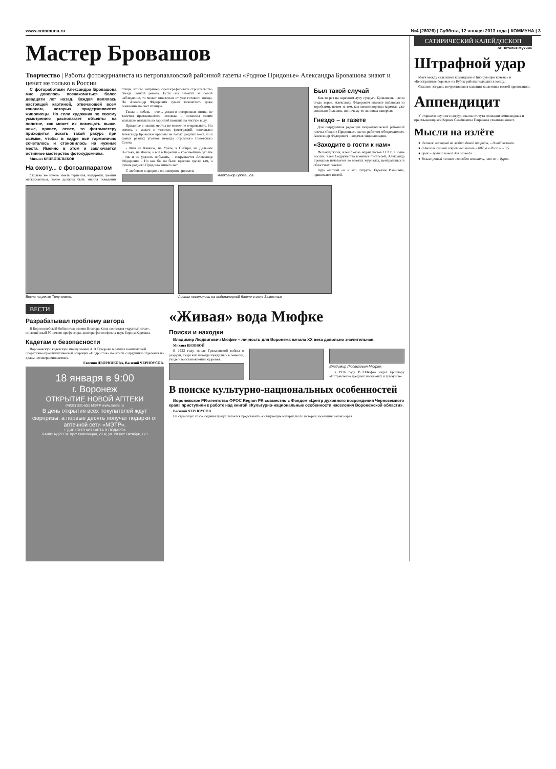www.communa.ru №4 (26026) | Суббота, 12 января 2013 года | КОММУНА | 3
Мастер Бровашов
Творчество | Работы фотожурналиста из петропавловской районной газеты «Родное Придонье» Александра Бровашова знают и ценят не только в России
С фотоработами Александра Бровашова мне довелось познакомиться более двадцати лет назад. Каждая являлась настоящей картиной, отвечающей всем канонам, которых придерживаются живописцы. Но если художник по своему усмотрению располагает объекты на полотне, как может их помещать выше, ниже, правее, левее, то фотомастеру приходится искать такой ракурс при съёмке, чтобы в кадре всё гармонично сочеталось и становилось на нужные места. Именно в этом и заключается истинное мастерство фотохудожника.
Михаил КРИВОШЛЫКОВ
На охоту... с фотоаппаратом
Сколько же нужно иметь терпения, выдержки, умения маскироваться, какие должны быть знания поведения птицы, чтобы, например, сфотографировать строительство гнезда самкой ремеза. Если она заметит за собой наблюдение, то может отказаться от уже готового гнезда. Но Александр Фёдорович сумел запечатлеть даже появление на свет птенцов.
Также и лебедь – очень умная и осторожная птица, не заметил притаившегося человека и позволил своим малышам выплыть из зарослей камыша на чистую воду.
Придонье в наших местах не может не очаровывать. На сотнях, а может и тысячах фотографий, запечатлел Александр Бровашов красоты не только родных мест, но и самых разных уголков некогда огромного Советского Союза.
- Жил на Кавказе, на Урале, в Сибири, на Дальнем Востоке, на Ямале, а вот в Карелии – красивейшем уголке – так и не удалось побывать, - сокрушается Александр Фёдорович. - Но как бы ни было красиво где-то там, а лучше родного Придонья ничего нет.
С любовью к природе он, наверное, родился.
Александр Бровашов.
Был такой случай
Как-то раз на заречном лугу супруги Бровашовы пасли стадо коров. Александр Фёдорович вначале наблюдал за воробьями, потом за тем, как мамаскворчиха кормила уже довольно больших, но почему-то ленивых скворчат.
Гнездо – в газете
Для сотрудников редакции петропавловской районной газеты «Родное Придонье», где он работает обозревателем, Александр Фёдорович – ходячая энциклопедия.
«Заходите в гости к нам»
Фотохудожник, член Союза журналистов СССР, а ныне России, член Содружества военных писателей, Александр Бровашов печатается во многих журналах, центральных и областных газетах.
Куда охотней он и его супруга, Евдокия Ивановна, принимают гостей.
Весна на речке Толучеевке. Аисты поселились на водонапорной башне в селе Замостье.
ВЕСТИ
Разрабатывал проблему автора
В Борисоглебской библиотеке имени Виктора Кина состоялся «круглый стол», посвящённый 90-летию профессора, доктора философских наук Бориса Кормана.
Кадетам о безопасности
Воронежскую кадетскую школу имени А.В.Суворова в рамках комплексной оперативно-профилактической операции «Подросток» посетили сотрудники отделения по делам несовершеннолетних.
Евгения ДВОРНИКОВА, Василий ЧЕРНОУСОВ.
18 января в 9:00
г. Воронеж
ОТКРЫТИЕ НОВОЙ АПТЕКИ
(4832) 331-551 МЭТР www.metrs.ru
В день открытия всех покупателей ждут сюрпризы, а первые десять получат подарки от аптечной сети «МЭТР».
+ ДИСКОНТНАЯ КАРТА В ПОДАРОК
НАШИ АДРЕСА: пр-т Революции, 29 А; ул. 20 Лет Октября, 123
«Живая» вода Мюфке
Поиски и находки
Владимир Людвигович Мюфке – личность для Воронежа начала XX века довольно значительная.
Михаил ВЯЗОВОЙ
В 1923 году, после Гражданской войны и разрухи, люди как никогда нуждались в лечении, уходе и восстановлении здоровья.
Владимир Людвигович Мюфке.
В 1936 году В.Л.Мюфке издал брошюру «Истребление вредных насекомых и грызунов».
В поиске культурно-национальных особенностей
Воронежское PR-агентство ФРОС Region PR совместно с Фондом «Центр духовного возрождения Черноземного края» приступили к работе над книгой «Культурно-национальные особенности населения Воронежской области».
Василий ЧЕРНОУСОВ
На страницах этого издания предполагается представить обобщающие материалы по истории заселения нашего края.
САТИРИЧЕСКИЙ КАЛЕЙДОСКОП
от Виталия Мухина
Штрафной удар
Матч между сельскими командами «Пикирующие кочеты» и «Бесстрашные боровы» на Кубок района подходил к концу.
Стадион загудел, почувствовав в падении защитника гостей провокацию.
Аппендицит
У старшего научного сотрудника института селекции земноводных и пресмыкающихся Корнея Семёновича Гаврикова схватило живот.
Мысли на излёте
● Человек, который не любит дикой природы, – дикий человек.
● В Англии лучший секретный агент – 007, а в России – 0,5.
● Брак – лучший повод для развода.
● Только умный человек способен осознать, что он – дурак.